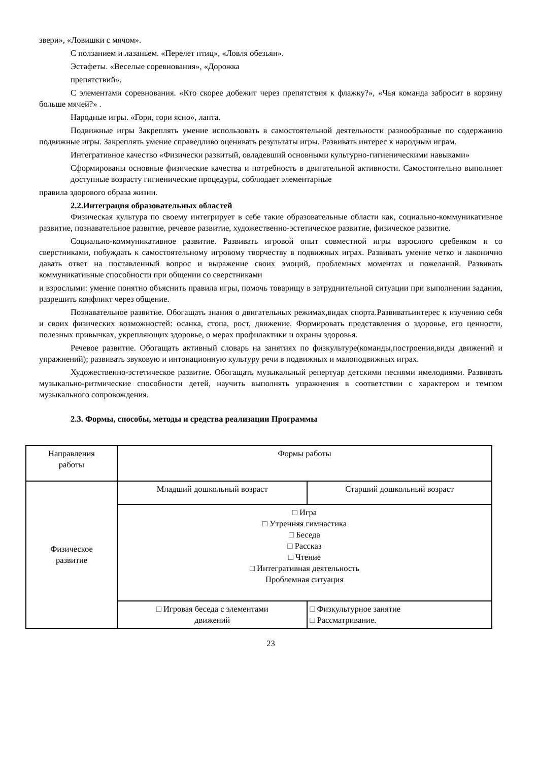звери», «Ловишки с мячом».
С ползанием и лазаньем. «Перелет птиц», «Ловля обезьян».
Эстафеты. «Веселые соревнования», «Дорожка
препятствий».
С элементами соревнования. «Кто скорее добежит через препятствия к флажку?», «Чья команда забросит в корзину больше мячей?» .
Народные игры. «Гори, гори ясно», лапта.
Подвижные игры Закреплять умение использовать в самостоятельной деятельности разнообразные по содержанию подвижные игры. Закреплять умение справедливо оценивать результаты игры. Развивать интерес к народным играм.
Интегративное качество «Физически развитый, овладевший основными культурно-гигиеническими навыками»
Сформированы основные физические качества и потребность в двигательной активности. Самостоятельно выполняет доступные возрасту гигиенические процедуры, соблюдает элементарные
правила здорового образа жизни.
2.2.Интеграция образовательных областей
Физическая культура по своему интегрирует в себе такие образовательные области как, социально-коммуникативное развитие, познавательное развитие, речевое развитие, художественно-эстетическое развитие, физическое развитие.
Социально-коммуникативное развитие. Развивать игровой опыт совместной игры взрослого сребенком и со сверстниками, побуждать к самостоятельному игровому творчеству в подвижных играх. Развивать умение четко и лаконично давать ответ на поставленный вопрос и выражение своих эмоций, проблемных моментах и пожеланий. Развивать коммуникативные способности при общении со сверстниками
и взрослыми: умение понятно объяснить правила игры, помочь товарищу в затруднительной ситуации при выполнении задания, разрешить конфликт через общение.
Познавательное развитие. Обогащать знания о двигательных режимах,видах спорта.Развиватьинтерес к изучению себя и своих физических возможностей: осанка, стопа, рост, движение. Формировать представления о здоровье, его ценности, полезных привычках, укрепляющих здоровье, о мерах профилактики и охраны здоровья.
Речевое развитие. Обогащать активный словарь на занятиях по физкультуре(команды,построения,виды движений и упражнений); развивать звуковую и интонационную культуру речи в подвижных и малоподвижных играх.
Художественно-эстетическое развитие. Обогащать музыкальный репертуар детскими песнями имелодиями. Развивать музыкально-ритмические способности детей, научить выполнять упражнения в соответствии с характером и темпом музыкального сопровождения.
2.3. Формы, способы, методы и средства реализации Программы
| Направления работы | Формы работы | | |
| Физическое развитие | Младший дошкольный возраст | | Старший дошкольный возраст |
| | □ Игра □ Утренняя гимнастика □ Беседа □ Рассказ □ Чтение □ Интегративная деятельность Проблемная ситуация | | |
| | □ Игровая беседа с элементами движений | □ Физкультурное занятие □ Рассматривание. | |
23